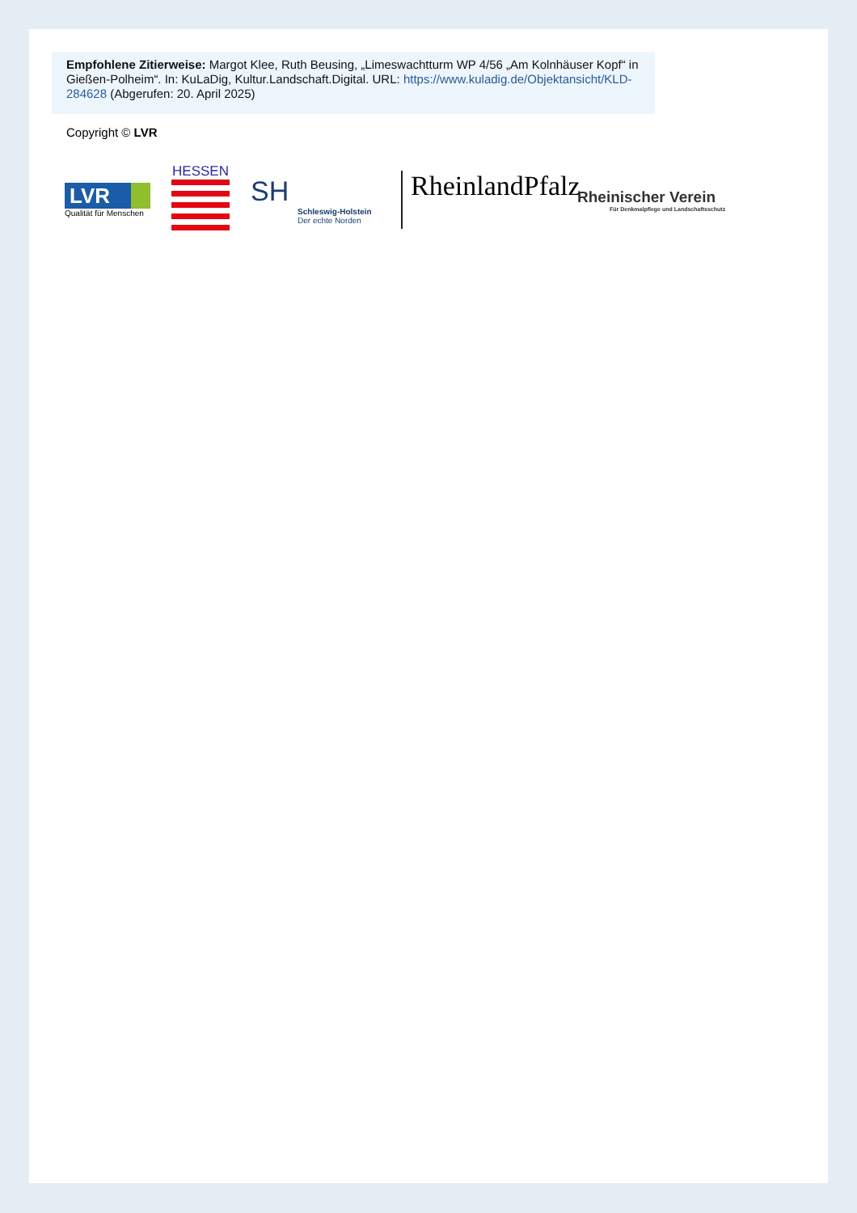Empfohlene Zitierweise: Margot Klee, Ruth Beusing, „Limeswachtturm WP 4/56 „Am Kolnhäuser Kopf“ in Gießen-Polheim“. In: KuLaDig, Kultur.Landschaft.Digital. URL: https://www.kuladig.de/Objektansicht/KLD-284628 (Abgerufen: 20. April 2025)
Copyright © LVR
LVR
Qualität für Menschen
HESSEN
SH
Schleswig-Holstein
Der echte Norden
RheinlandPfalz
Rheinischer Verein
Für Denkmalpflege und Landschaftsschutz